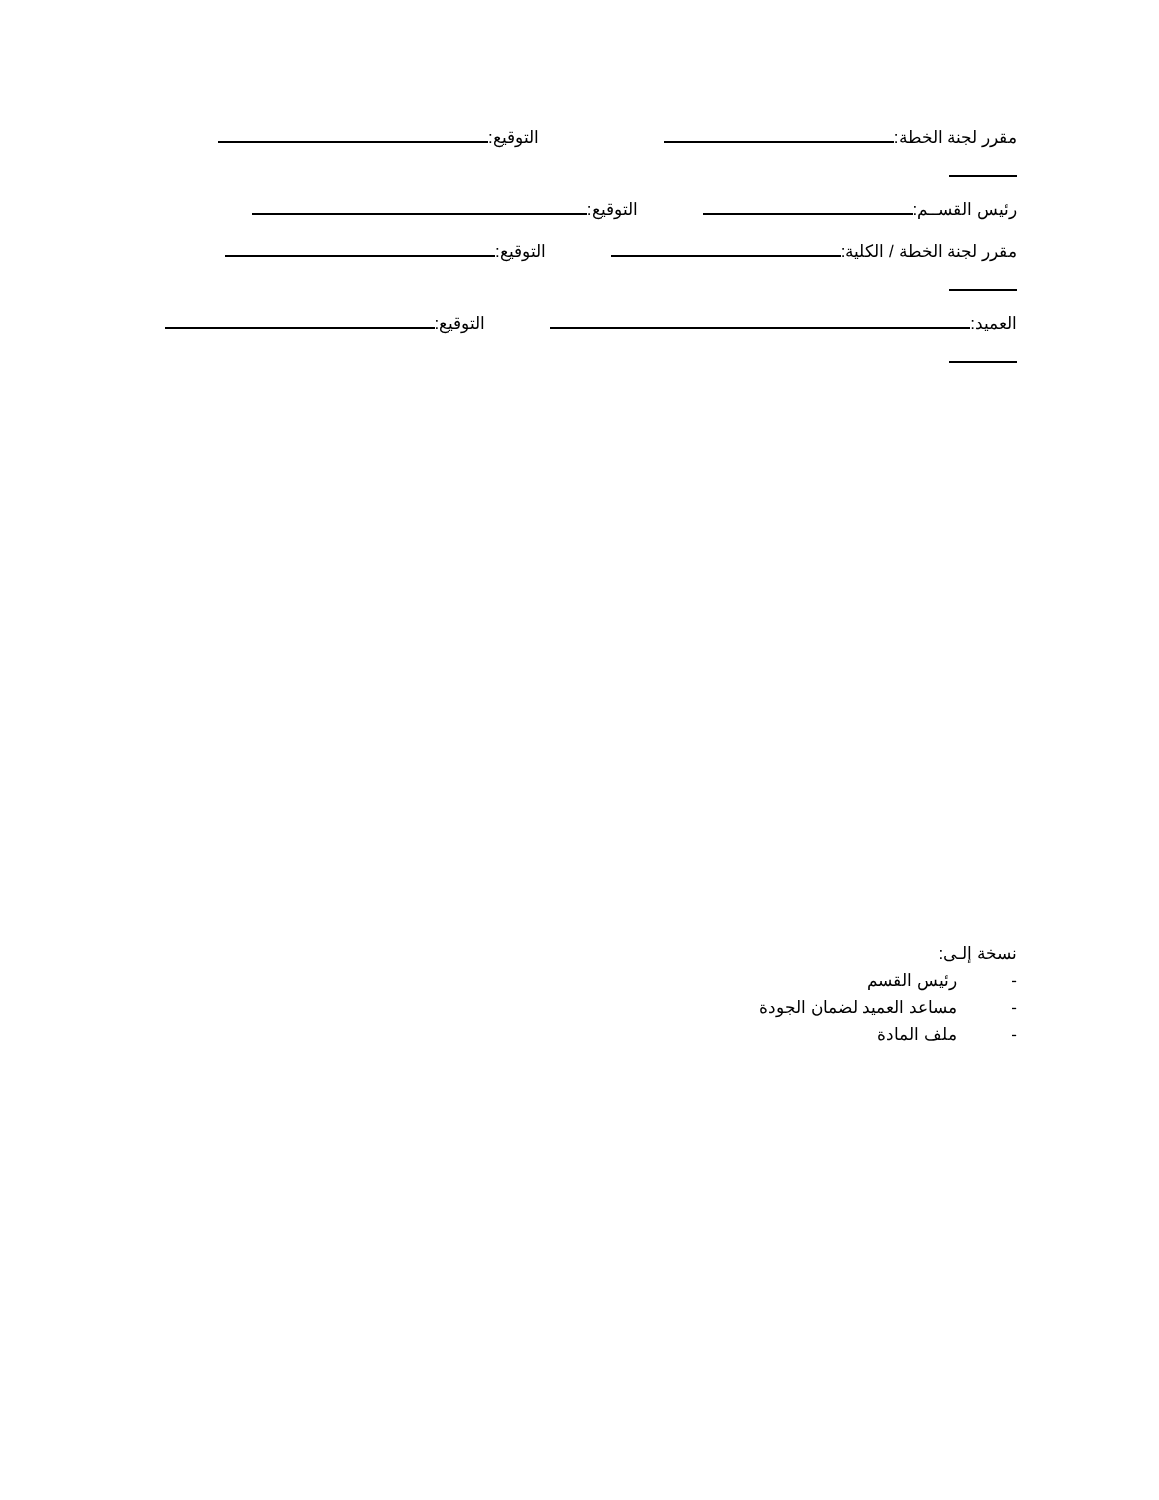مقرر لجنة الخطة: التوقيع:
رئيس القســم: التوقيع:
مقرر لجنة الخطة / الكلية: التوقيع:
العميد: التوقيع:
نسخة إلـى:
- رئيس القسم
- مساعد العميد لضمان الجودة
- ملف المادة